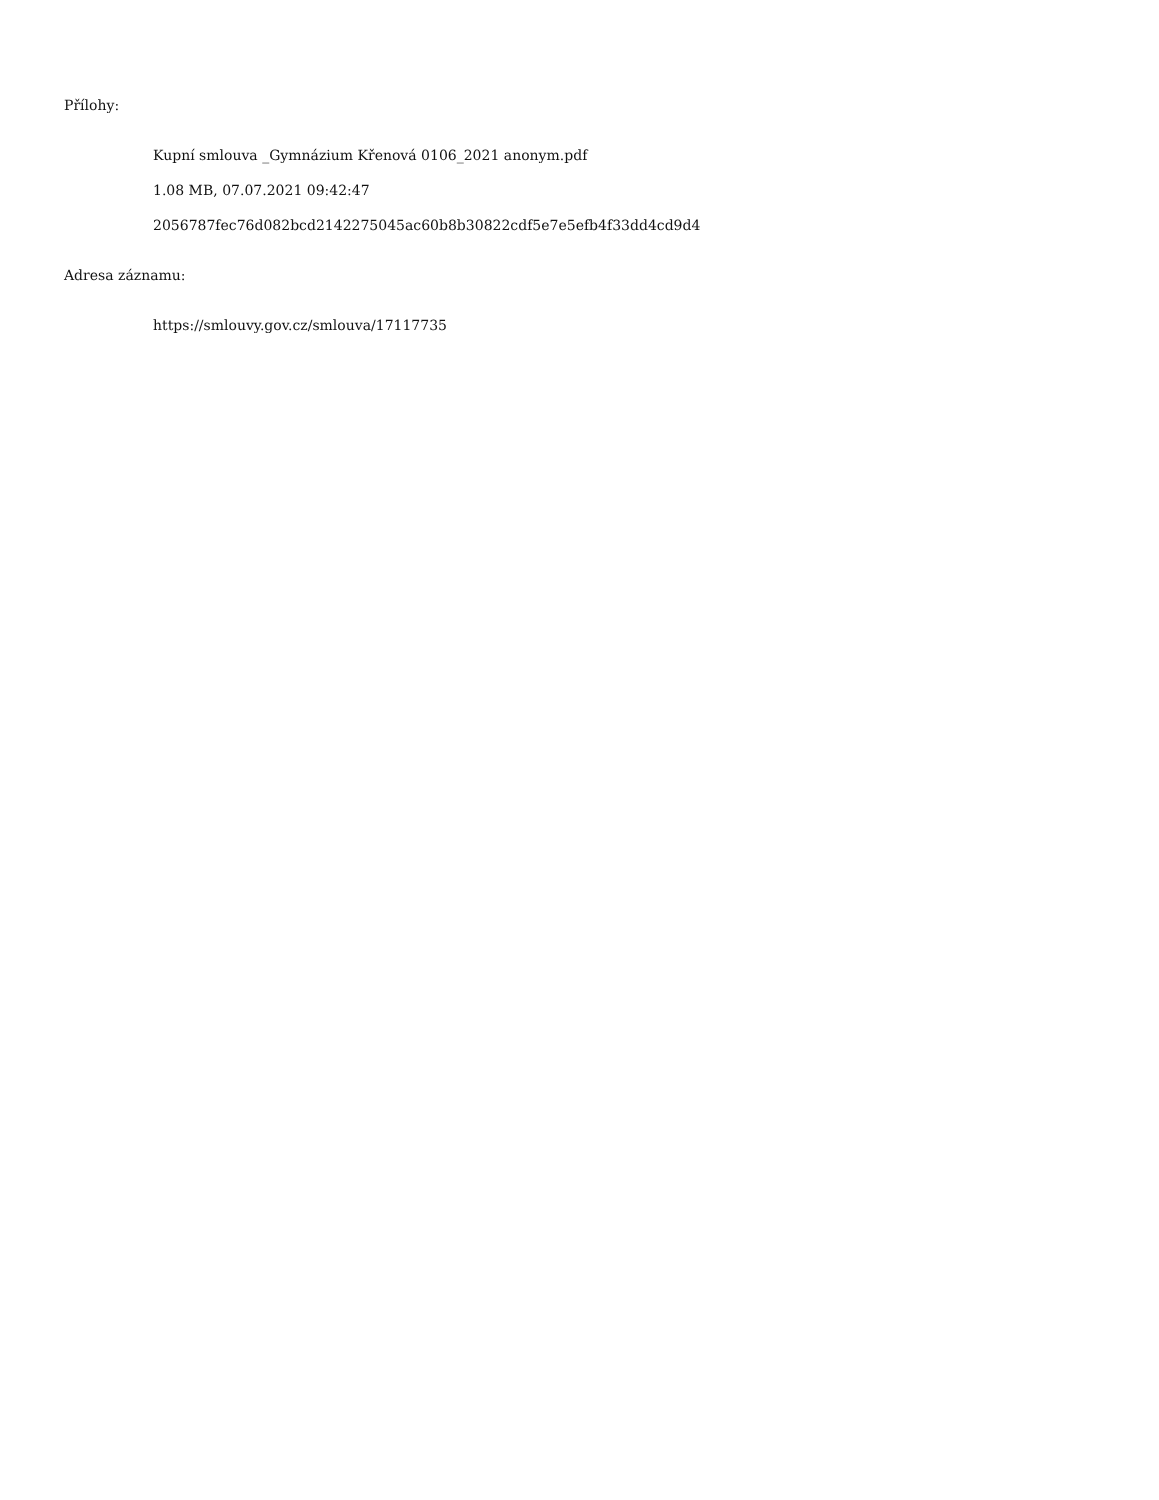Přílohy:
Kupní smlouva _Gymnázium Křenová 0106_2021 anonym.pdf
1.08 MB, 07.07.2021 09:42:47
2056787fec76d082bcd2142275045ac60b8b30822cdf5e7e5efb4f33dd4cd9d4
Adresa záznamu:
https://smlouvy.gov.cz/smlouva/17117735